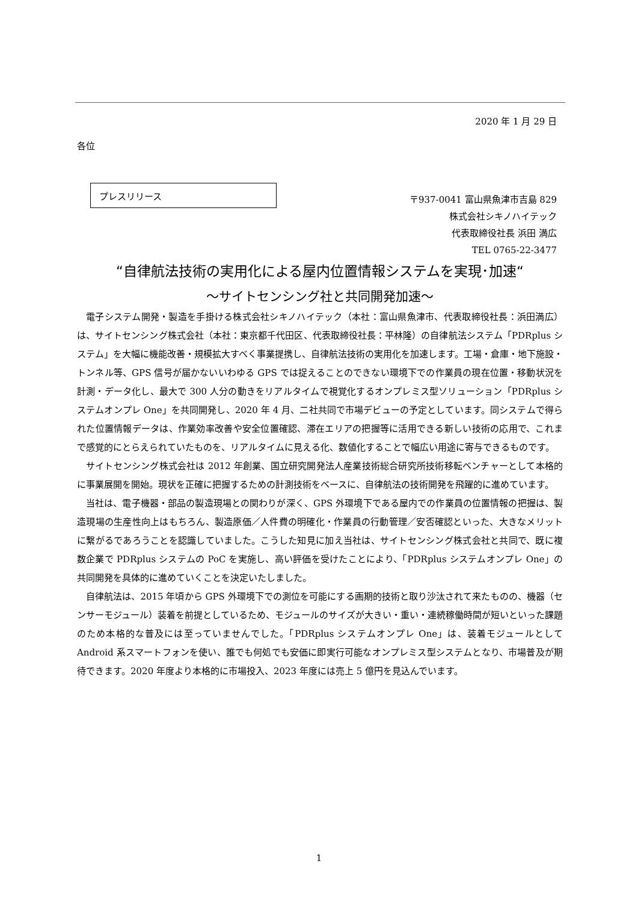2020 年 1 月 29 日
各位
プレスリリース
〒937-0041 富山県魚津市吉島 829
株式会社シキノハイテック
代表取締役社長 浜田 満広
TEL 0765-22-3477
“自律航法技術の実用化による屋内位置情報システムを実現･加速“
～サイトセンシング社と共同開発加速～
電子システム開発・製造を手掛ける株式会社シキノハイテック（本社：富山県魚津市、代表取締役社長：浜田満広）は、サイトセンシング株式会社（本社：東京都千代田区、代表取締役社長：平林隆）の自律航法システム「PDRplus システム」を大幅に機能改善・規模拡大すべく事業提携し、自律航法技術の実用化を加速します。工場・倉庫・地下施設・トンネル等、GPS 信号が届かないいわゆる GPS では捉えることのできない環境下での作業員の現在位置・移動状況を計測・データ化し、最大で 300 人分の動きをリアルタイムで視覚化するオンプレミス型ソリューション「PDRplus システムオンプレ One」を共同開発し、2020 年 4 月、二社共同で市場デビューの予定としています。同システムで得られた位置情報データは、作業効率改善や安全位置確認、滞在エリアの把握等に活用できる新しい技術の応用で、これまで感覚的にとらえられていたものを、リアルタイムに見える化、数値化することで幅広い用途に寄与できるものです。
サイトセンシング株式会社は 2012 年創業、国立研究開発法人産業技術総合研究所技術移転ベンチャーとして本格的に事業展開を開始。現状を正確に把握するための計測技術をベースに、自律航法の技術開発を飛躍的に進めています。
当社は、電子機器・部品の製造現場との関わりが深く、GPS 外環境下である屋内での作業員の位置情報の把握は、製造現場の生産性向上はもちろん、製造原価／人件費の明確化・作業員の行動管理／安否確認といった、大きなメリットに繋がるであろうことを認識していました。こうした知見に加え当社は、サイトセンシング株式会社と共同で、既に複数企業で PDRplus システムの PoC を実施し、高い評価を受けたことにより、「PDRplus システムオンプレ One」の共同開発を具体的に進めていくことを決定いたしました。
自律航法は、2015 年頃から GPS 外環境下での測位を可能にする画期的技術と取り沙汰されて来たものの、機器（センサーモジュール）装着を前提としているため、モジュールのサイズが大きい・重い・連続稼働時間が短いといった課題のため本格的な普及には至っていませんでした。「PDRplus システムオンプレ One」は、装着モジュールとして Android 系スマートフォンを使い、誰でも何処でも安価に即実行可能なオンプレミス型システムとなり、市場普及が期待できます。2020 年度より本格的に市場投入、2023 年度には売上 5 億円を見込んでいます。
1